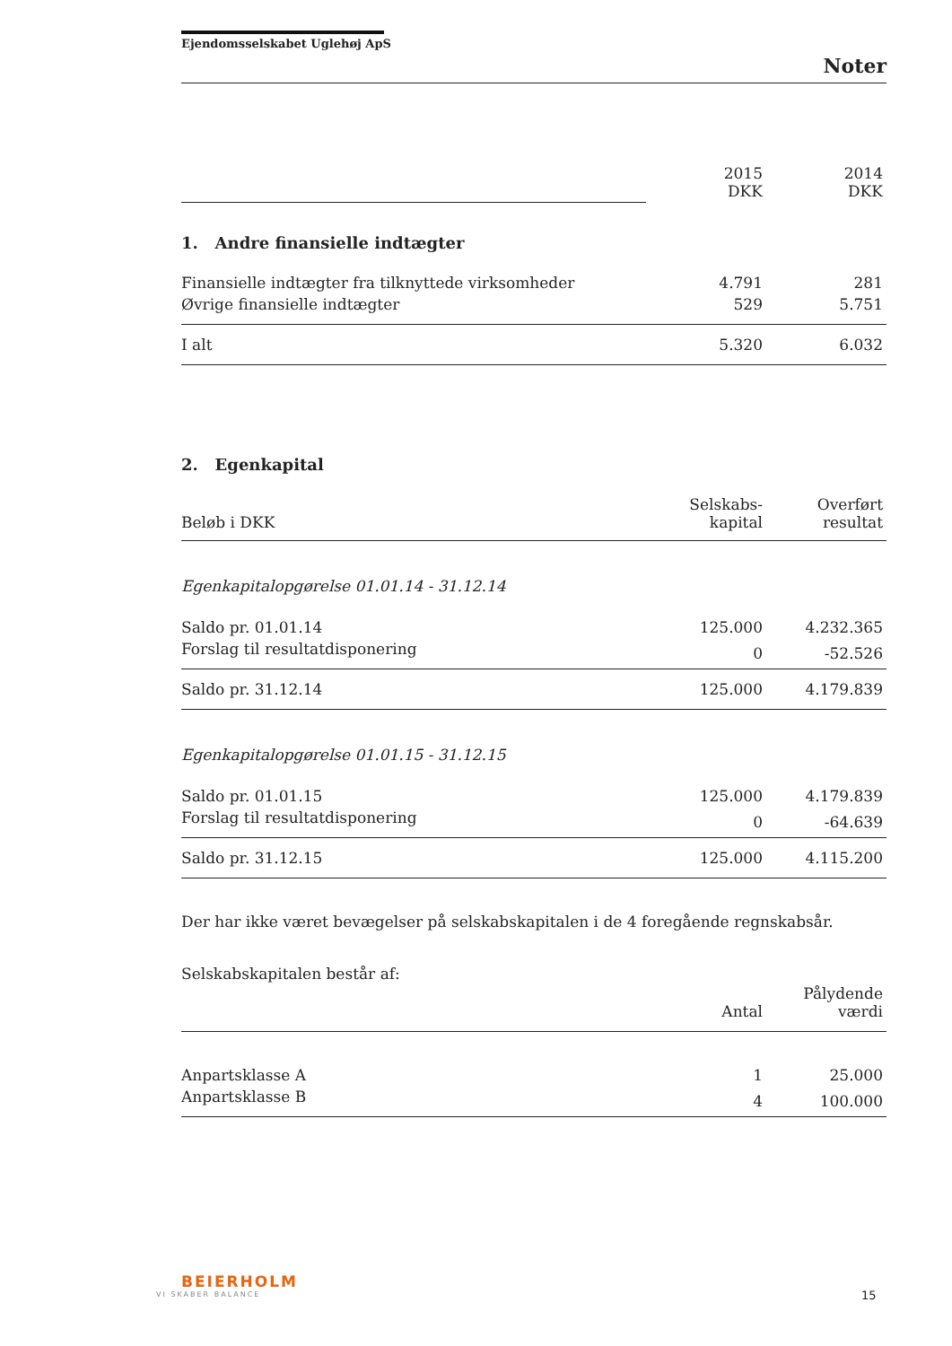Ejendomsselskabet Uglehøj ApS
Noter
| | 2015 DKK | 2014 DKK |
1. Andre finansielle indtægter
| Finansielle indtægter fra tilknyttede virksomheder | 4.791 | 281 |
| Øvrige finansielle indtægter | 529 | 5.751 |
| I alt | 5.320 | 6.032 |
2. Egenkapital
| Beløb i DKK | Selskabs- kapital | Overført resultat |
| Egenkapitalopgørelse 01.01.14 - 31.12.14 | | |
| Saldo pr. 01.01.14 | 125.000 | 4.232.365 |
| Forslag til resultatdisponering | 0 | -52.526 |
| Saldo pr. 31.12.14 | 125.000 | 4.179.839 |
| Egenkapitalopgørelse 01.01.15 - 31.12.15 | | |
| Saldo pr. 01.01.15 | 125.000 | 4.179.839 |
| Forslag til resultatdisponering | 0 | -64.639 |
| Saldo pr. 31.12.15 | 125.000 | 4.115.200 |
Der har ikke været bevægelser på selskabskapitalen i de 4 foregående regnskabsår.
Selskabskapitalen består af:
| | Antal | Pålydende værdi |
| Anpartsklasse A | 1 | 25.000 |
| Anpartsklasse B | 4 | 100.000 |
BEIERHOLM
VI SKABER BALANCE
15